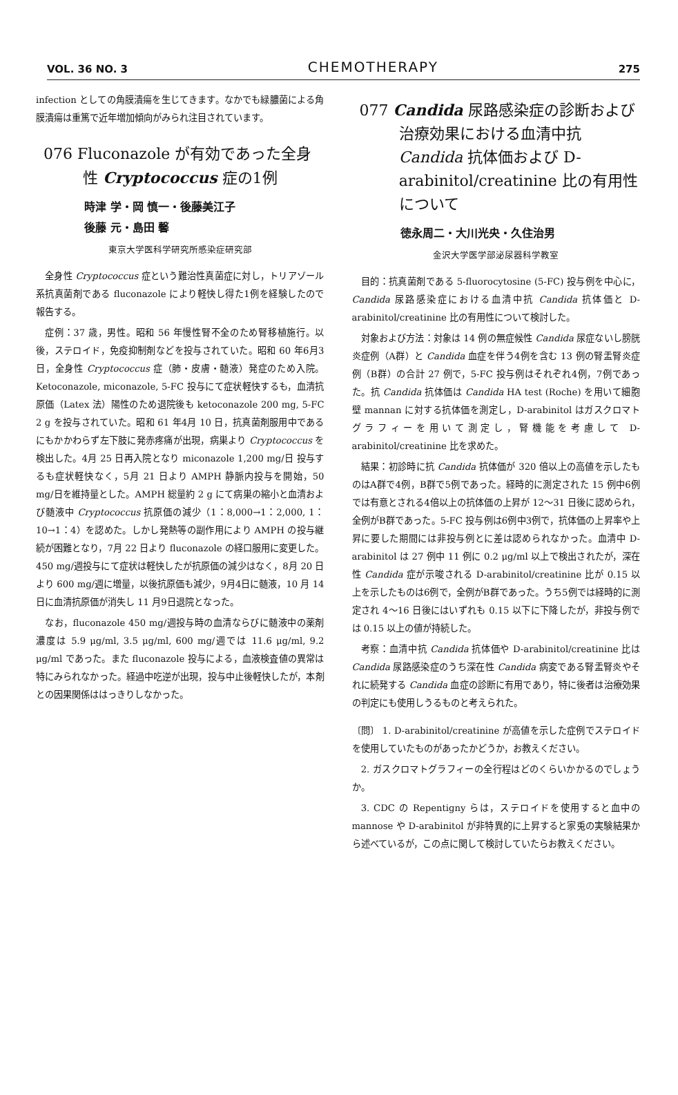VOL. 36 NO. 3 CHEMOTHERAPY 275
infection としての角膜潰瘍を生じてきます。なかでも緑膿菌による角膜潰瘍は重篤で近年増加傾向がみられ注目されています。
076 Fluconazole が有効であった全身性 Cryptococcus 症の1例
時津 学・岡 慎一・後藤美江子
後藤 元・島田 馨
東京大学医科学研究所感染症研究部
全身性 Cryptococcus 症という難治性真菌症に対し，トリアゾール系抗真菌剤である fluconazole により軽快し得た1例を経験したので報告する。
症例：37 歳，男性。昭和 56 年慢性腎不全のため腎移植施行。以後，ステロイド，免疫抑制剤などを投与されていた。昭和 60 年6月3日，全身性 Cryptococcus 症（肺・皮膚・髄液）発症のため入院。Ketoconazole, miconazole, 5-FC 投与にて症状軽快するも，血清抗原価（Latex 法）陽性のため退院後も ketoconazole 200 mg, 5-FC 2 g を投与されていた。昭和 61 年4月 10 日，抗真菌剤服用中であるにもかかわらず左下肢に発赤疼痛が出現，病巣より Cryptococcus を検出した。4月 25 日再入院となり miconazole 1,200 mg/日 投与するも症状軽快なく，5月 21 日より AMPH 静脈内投与を開始，50 mg/日を維持量とした。AMPH 総量約 2 g にて病巣の縮小と血清および髄液中 Cryptococcus 抗原価の減少（1：8,000→1：2,000, 1：10→1：4）を認めた。しかし発熱等の副作用により AMPH の投与継続が困難となり，7月 22 日より fluconazole の経口服用に変更した。450 mg/週投与にて症状は軽快したが抗原価の減少はなく，8月 20 日より 600 mg/週に増量，以後抗原価も減少，9月4日に髄液，10 月 14 日に血清抗原価が消失し 11 月9日退院となった。
なお，fluconazole 450 mg/週投与時の血清ならびに髄液中の薬剤濃度は 5.9 μg/ml, 3.5 μg/ml, 600 mg/週では 11.6 μg/ml, 9.2 μg/ml であった。また fluconazole 投与による，血液検査値の異常は特にみられなかった。経過中吃逆が出現，投与中止後軽快したが，本剤との因果関係ははっきりしなかった。
077 Candida 尿路感染症の診断および治療効果における血清中抗 Candida 抗体価および D-arabinitol/creatinine 比の有用性について
徳永周二・大川光央・久住治男
金沢大学医学部泌尿器科学教室
目的：抗真菌剤である 5-fluorocytosine (5-FC) 投与例を中心に，Candida 尿路感染症における血清中抗 Candida 抗体価と D-arabinitol/creatinine 比の有用性について検討した。
対象および方法：対象は 14 例の無症候性 Candida 尿症ないし膀胱炎症例（A群）と Candida 血症を伴う4例を含む 13 例の腎盂腎炎症例（B群）の合計 27 例で，5-FC 投与例はそれぞれ4例，7例であった。抗 Candida 抗体価は Candida HA test (Roche) を用いて細胞壁 mannan に対する抗体価を測定し，D-arabinitol はガスクロマトグラフィーを用いて測定し，腎機能を考慮して D-arabinitol/creatinine 比を求めた。
結果：初診時に抗 Candida 抗体価が 320 倍以上の高値を示したものはA群で4例，B群で5例であった。経時的に測定された 15 例中6例では有意とされる4倍以上の抗体価の上昇が 12〜31 日後に認められ，全例がB群であった。5-FC 投与例は6例中3例で，抗体価の上昇率や上昇に要した期間には非投与例とに差は認められなかった。血清中 D-arabinitol は 27 例中 11 例に 0.2 μg/ml 以上で検出されたが，深在性 Candida 症が示唆される D-arabinitol/creatinine 比が 0.15 以上を示したものは6例で，全例がB群であった。うち5例では経時的に測定され 4〜16 日後にはいずれも 0.15 以下に下降したが，非投与例では 0.15 以上の値が持続した。
考察：血清中抗 Candida 抗体価や D-arabinitol/creatinine 比は Candida 尿路感染症のうち深在性 Candida 病変である腎盂腎炎やそれに続発する Candida 血症の診断に有用であり，特に後者は治療効果の判定にも使用しうるものと考えられた。
〔問〕 1. D-arabinitol/creatinine が高値を示した症例でステロイドを使用していたものがあったかどうか，お教えください。
2. ガスクロマトグラフィーの全行程はどのくらいかかるのでしょうか。
3. CDC の Repentigny らは，ステロイドを使用すると血中の mannose や D-arabinitol が非特異的に上昇すると家兎の実験結果から述べているが，この点に関して検討していたらお教えください。